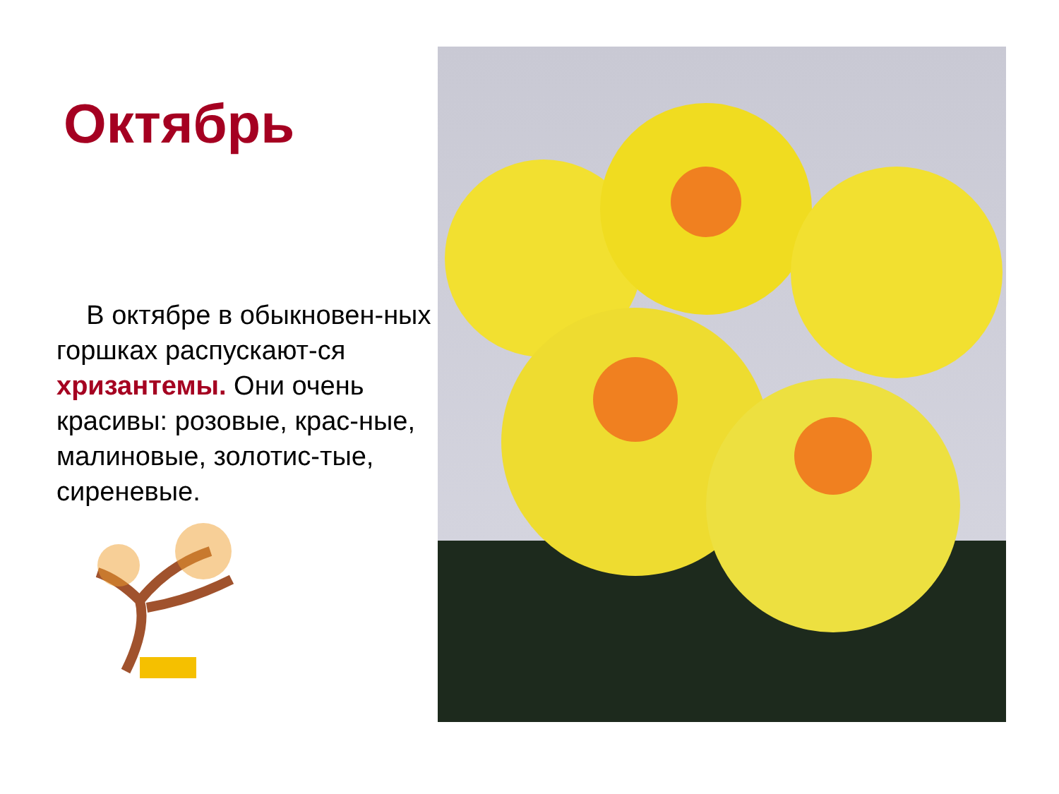Октябрь
В октябре в обыкновен-ных горшках распускают-ся хризантемы. Они очень красивы: розовые, крас-ные, малиновые, золотис-тые, сиреневые.